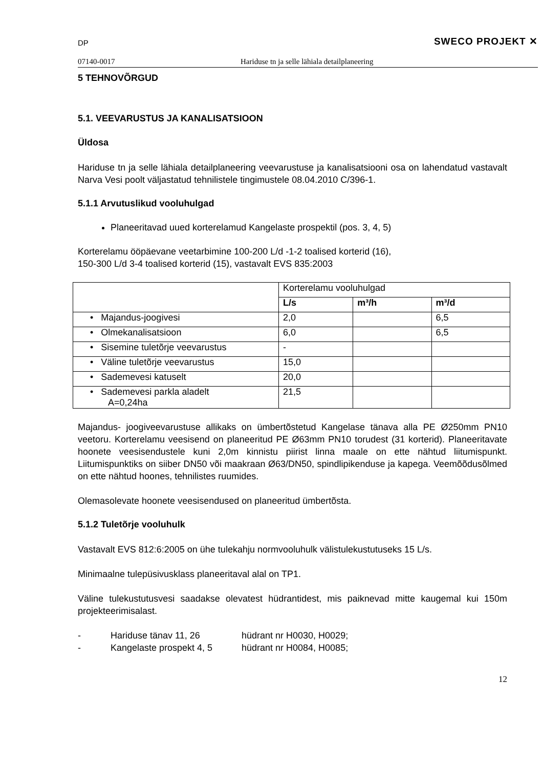DP SWECO PROJEKT ✕
07140-0017 Hariduse tn ja selle lähiala detailplaneering
5 TEHNOVÕRGUD
5.1. VEEVARUSTUS JA KANALISATSIOON
Üldosa
Hariduse tn ja selle lähiala detailplaneering veevarustuse ja kanalisatsiooni osa on lahendatud vastavalt Narva Vesi poolt väljastatud tehnilistele tingimustele 08.04.2010 C/396-1.
5.1.1 Arvutuslikud vooluhulgad
Planeeritavad uued korterelamud Kangelaste prospektil (pos. 3, 4, 5)
Korterelamu ööpäevane veetarbimine 100-200 L/d -1-2 toalised korterid (16),
150-300 L/d 3-4 toalised korterid (15), vastavalt EVS 835:2003
| | Korterelamu vooluhulgad | | |
| | L/s | m³/h | m³/d |
| • Majandus-joogivesi | 2,0 | | 6,5 |
| • Olmekanalisatsioon | 6,0 | | 6,5 |
| • Sisemine tuletõrje veevarustus | - | | |
| • Väline tuletõrje veevarustus | 15,0 | | |
| • Sademevesi katuselt | 20,0 | | |
| • Sademevesi parkla aladelt A=0,24ha | 21,5 | | |
Majandus- joogiveevarustuse allikaks on ümbertõstetud Kangelase tänava alla PE Ø250mm PN10 veetoru. Korterelamu veesisend on planeeritud PE Ø63mm PN10 torudest (31 korterid). Planeeritavate hoonete veesisendustele kuni 2,0m kinnistu piirist linna maale on ette nähtud liitumispunkt. Liitumispunktiks on siiber DN50 või maakraan Ø63/DN50, spindlipikenduse ja kapega. Veemõõdusõlmed on ette nähtud hoones, tehnilistes ruumides.
Olemasolevate hoonete veesisendused on planeeritud ümbertõsta.
5.1.2 Tuletõrje vooluhulk
Vastavalt EVS 812:6:2005 on ühe tulekahju normvooluhulk välistulekustutuseks 15 L/s.
Minimaalne tulepüsivusklass planeeritaval alal on TP1.
Väline tulekustutusvesi saadakse olevatest hüdrantidest, mis paiknevad mitte kaugemal kui 150m projekteerimisalast.
- Hariduse tänav 11, 26 hüdrant nr H0030, H0029;
- Kangelaste prospekt 4, 5 hüdrant nr H0084, H0085;
12